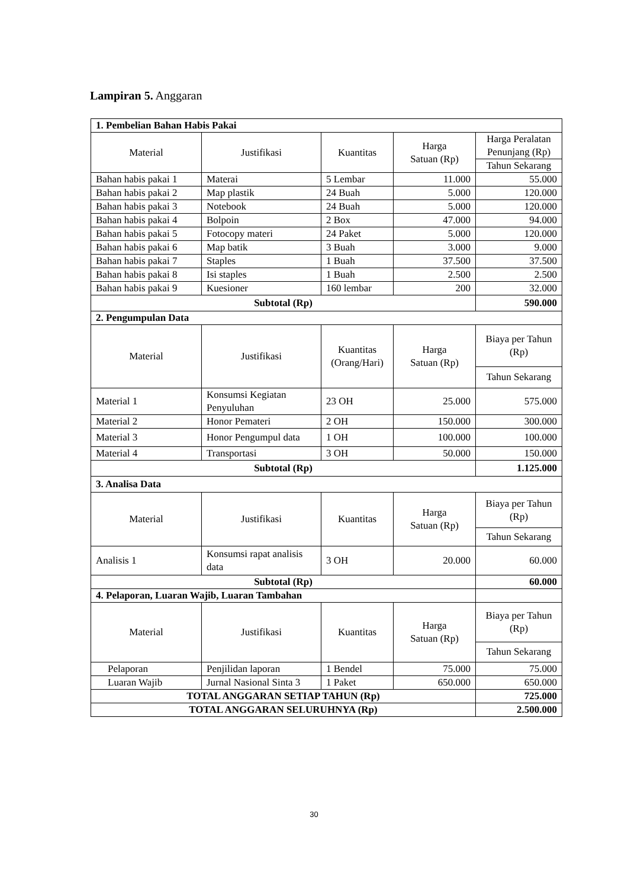Lampiran 5. Anggaran
| 1. Pembelian Bahan Habis Pakai | | | | |
| Material | Justifikasi | Kuantitas | Harga Satuan (Rp) | Harga Peralatan Penunjang (Rp) |
| | | | | Tahun Sekarang |
| Bahan habis pakai 1 | Materai | 5 Lembar | 11.000 | 55.000 |
| Bahan habis pakai 2 | Map plastik | 24 Buah | 5.000 | 120.000 |
| Bahan habis pakai 3 | Notebook | 24 Buah | 5.000 | 120.000 |
| Bahan habis pakai 4 | Bolpoin | 2 Box | 47.000 | 94.000 |
| Bahan habis pakai 5 | Fotocopy materi | 24 Paket | 5.000 | 120.000 |
| Bahan habis pakai 6 | Map batik | 3 Buah | 3.000 | 9.000 |
| Bahan habis pakai 7 | Staples | 1 Buah | 37.500 | 37.500 |
| Bahan habis pakai 8 | Isi staples | 1 Buah | 2.500 | 2.500 |
| Bahan habis pakai 9 | Kuesioner | 160 lembar | 200 | 32.000 |
| Subtotal (Rp) | | | | 590.000 |
| 2. Pengumpulan Data | | | | |
| Material | Justifikasi | Kuantitas (Orang/Hari) | Harga Satuan (Rp) | Biaya per Tahun (Rp) |
| | | | | Tahun Sekarang |
| Material 1 | Konsumsi Kegiatan Penyuluhan | 23 OH | 25.000 | 575.000 |
| Material 2 | Honor Pemateri | 2 OH | 150.000 | 300.000 |
| Material 3 | Honor Pengumpul data | 1 OH | 100.000 | 100.000 |
| Material 4 | Transportasi | 3 OH | 50.000 | 150.000 |
| Subtotal (Rp) | | | | 1.125.000 |
| 3. Analisa Data | | | | |
| Material | Justifikasi | Kuantitas | Harga Satuan (Rp) | Biaya per Tahun (Rp) |
| | | | | Tahun Sekarang |
| Analisis 1 | Konsumsi rapat analisis data | 3 OH | 20.000 | 60.000 |
| Subtotal (Rp) | | | | 60.000 |
| 4. Pelaporan, Luaran Wajib, Luaran Tambahan | | | | |
| Material | Justifikasi | Kuantitas | Harga Satuan (Rp) | Biaya per Tahun (Rp) |
| | | | | Tahun Sekarang |
| Pelaporan | Penjilidan laporan | 1 Bendel | 75.000 | 75.000 |
| Luaran Wajib | Jurnal Nasional Sinta 3 | 1 Paket | 650.000 | 650.000 |
| TOTAL ANGGARAN SETIAP TAHUN (Rp) | | | | 725.000 |
| TOTAL ANGGARAN SELURUHNYA (Rp) | | | | 2.500.000 |
30